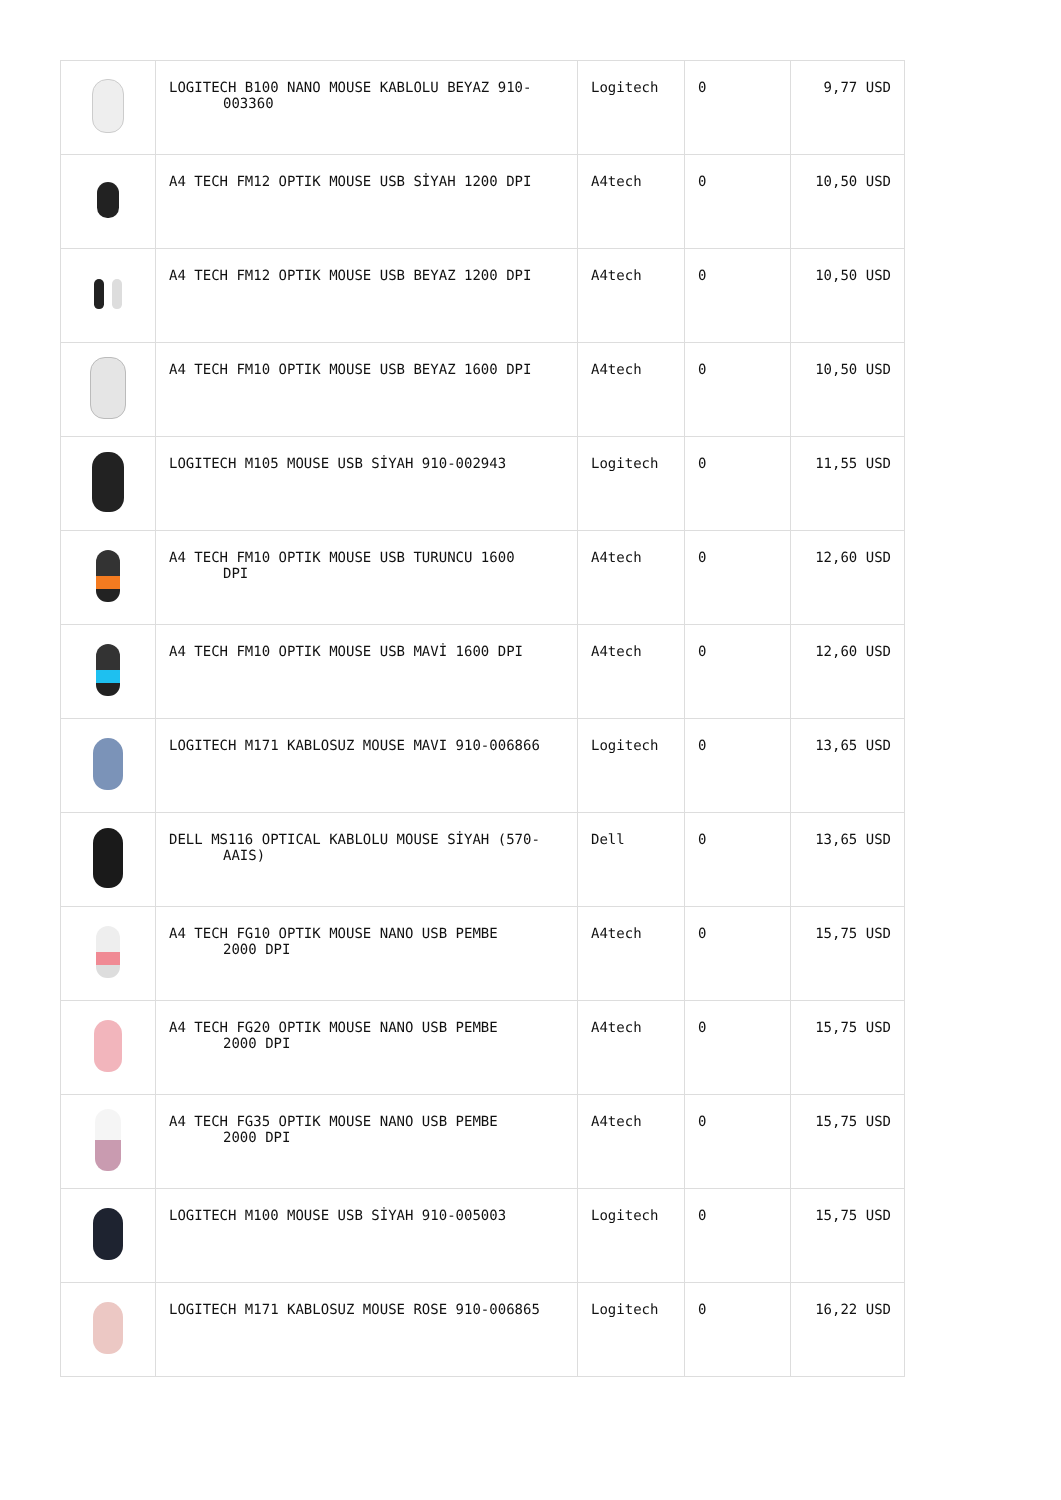| | LOGITECH B100 NANO MOUSE KABLOLU BEYAZ 910- 003360 | Logitech | 0 | 9,77 USD |
| | A4 TECH FM12 OPTIK MOUSE USB SİYAH 1200 DPI | A4tech | 0 | 10,50 USD |
| | A4 TECH FM12 OPTIK MOUSE USB BEYAZ 1200 DPI | A4tech | 0 | 10,50 USD |
| | A4 TECH FM10 OPTIK MOUSE USB BEYAZ 1600 DPI | A4tech | 0 | 10,50 USD |
| | LOGITECH M105 MOUSE USB SİYAH 910-002943 | Logitech | 0 | 11,55 USD |
| | A4 TECH FM10 OPTIK MOUSE USB TURUNCU 1600 DPI | A4tech | 0 | 12,60 USD |
| | A4 TECH FM10 OPTIK MOUSE USB MAVİ 1600 DPI | A4tech | 0 | 12,60 USD |
| | LOGITECH M171 KABLOSUZ MOUSE MAVI 910-006866 | Logitech | 0 | 13,65 USD |
| | DELL MS116 OPTICAL KABLOLU MOUSE SİYAH (570- AAIS) | Dell | 0 | 13,65 USD |
| | A4 TECH FG10 OPTIK MOUSE NANO USB PEMBE 2000 DPI | A4tech | 0 | 15,75 USD |
| | A4 TECH FG20 OPTIK MOUSE NANO USB PEMBE 2000 DPI | A4tech | 0 | 15,75 USD |
| | A4 TECH FG35 OPTIK MOUSE NANO USB PEMBE 2000 DPI | A4tech | 0 | 15,75 USD |
| | LOGITECH M100 MOUSE USB SİYAH 910-005003 | Logitech | 0 | 15,75 USD |
| | LOGITECH M171 KABLOSUZ MOUSE ROSE 910-006865 | Logitech | 0 | 16,22 USD |